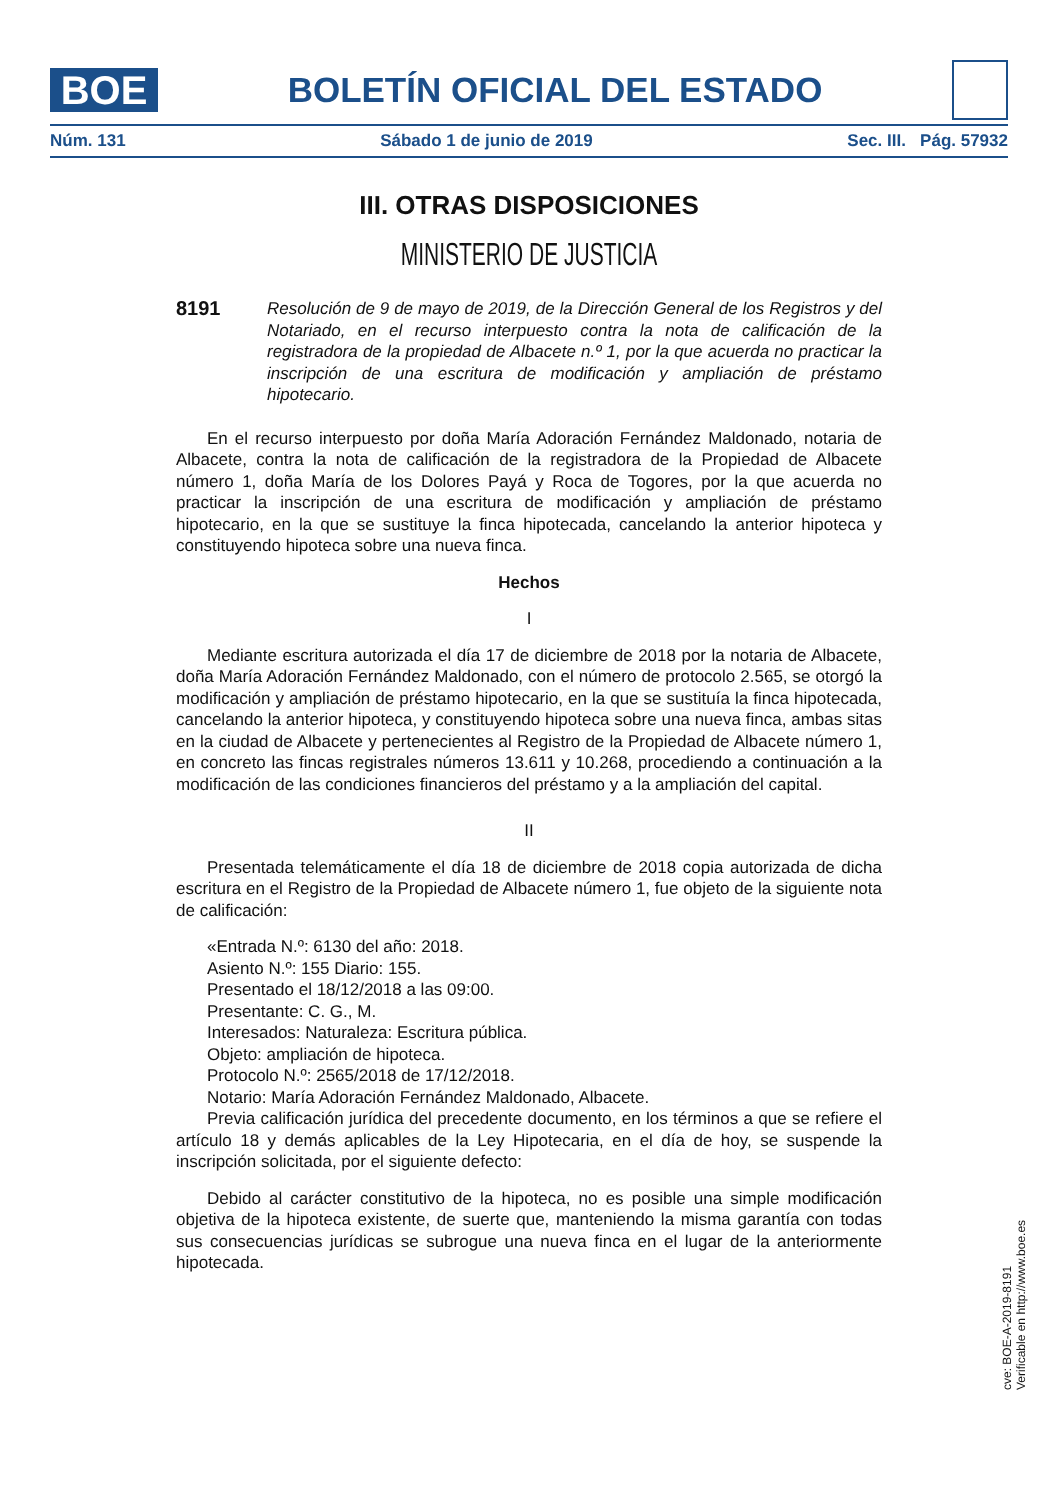BOE
BOLETÍN OFICIAL DEL ESTADO
Núm. 131 Sábado 1 de junio de 2019 Sec. III. Pág. 57932
III. OTRAS DISPOSICIONES
MINISTERIO DE JUSTICIA
8191
Resolución de 9 de mayo de 2019, de la Dirección General de los Registros y del Notariado, en el recurso interpuesto contra la nota de calificación de la registradora de la propiedad de Albacete n.º 1, por la que acuerda no practicar la inscripción de una escritura de modificación y ampliación de préstamo hipotecario.
En el recurso interpuesto por doña María Adoración Fernández Maldonado, notaria de Albacete, contra la nota de calificación de la registradora de la Propiedad de Albacete número 1, doña María de los Dolores Payá y Roca de Togores, por la que acuerda no practicar la inscripción de una escritura de modificación y ampliación de préstamo hipotecario, en la que se sustituye la finca hipotecada, cancelando la anterior hipoteca y constituyendo hipoteca sobre una nueva finca.
Hechos
I
Mediante escritura autorizada el día 17 de diciembre de 2018 por la notaria de Albacete, doña María Adoración Fernández Maldonado, con el número de protocolo 2.565, se otorgó la modificación y ampliación de préstamo hipotecario, en la que se sustituía la finca hipotecada, cancelando la anterior hipoteca, y constituyendo hipoteca sobre una nueva finca, ambas sitas en la ciudad de Albacete y pertenecientes al Registro de la Propiedad de Albacete número 1, en concreto las fincas registrales números 13.611 y 10.268, procediendo a continuación a la modificación de las condiciones financieros del préstamo y a la ampliación del capital.
II
Presentada telemáticamente el día 18 de diciembre de 2018 copia autorizada de dicha escritura en el Registro de la Propiedad de Albacete número 1, fue objeto de la siguiente nota de calificación:
«Entrada N.º: 6130 del año: 2018.
Asiento N.º: 155 Diario: 155.
Presentado el 18/12/2018 a las 09:00.
Presentante: C. G., M.
Interesados: Naturaleza: Escritura pública.
Objeto: ampliación de hipoteca.
Protocolo N.º: 2565/2018 de 17/12/2018.
Notario: María Adoración Fernández Maldonado, Albacete.
Previa calificación jurídica del precedente documento, en los términos a que se refiere el artículo 18 y demás aplicables de la Ley Hipotecaria, en el día de hoy, se suspende la inscripción solicitada, por el siguiente defecto:
Debido al carácter constitutivo de la hipoteca, no es posible una simple modificación objetiva de la hipoteca existente, de suerte que, manteniendo la misma garantía con todas sus consecuencias jurídicas se subrogue una nueva finca en el lugar de la anteriormente hipotecada.
cve: BOE-A-2019-8191
Verificable en http://www.boe.es